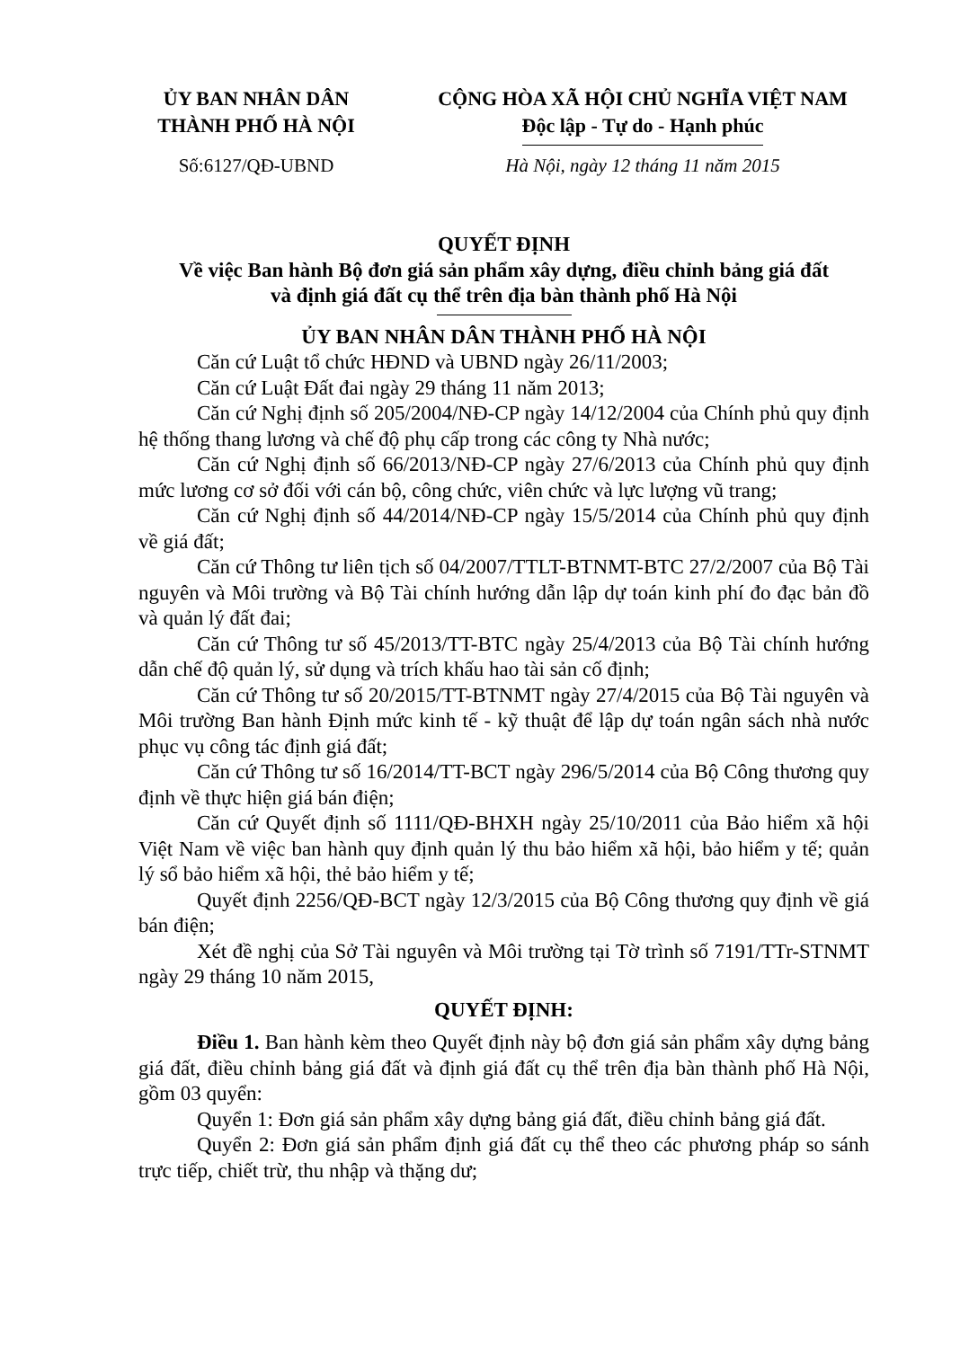ỦY BAN NHÂN DÂN
THÀNH PHỐ HÀ NỘI
CỘNG HÒA XÃ HỘI CHỦ NGHĨA VIỆT NAM
Độc lập - Tự do - Hạnh phúc
Số:6127/QĐ-UBND Hà Nội, ngày 12 tháng 11 năm 2015
QUYẾT ĐỊNH
Về việc Ban hành Bộ đơn giá sản phẩm xây dựng, điều chỉnh bảng giá đất
và định giá đất cụ thể trên địa bàn thành phố Hà Nội
ỦY BAN NHÂN DÂN THÀNH PHỐ HÀ NỘI
Căn cứ Luật tổ chức HĐND và UBND ngày 26/11/2003;
Căn cứ Luật Đất đai ngày 29 tháng 11 năm 2013;
Căn cứ Nghị định số 205/2004/NĐ-CP ngày 14/12/2004 của Chính phủ quy định hệ thống thang lương và chế độ phụ cấp trong các công ty Nhà nước;
Căn cứ Nghị định số 66/2013/NĐ-CP ngày 27/6/2013 của Chính phủ quy định mức lương cơ sở đối với cán bộ, công chức, viên chức và lực lượng vũ trang;
Căn cứ Nghị định số 44/2014/NĐ-CP ngày 15/5/2014 của Chính phủ quy định về giá đất;
Căn cứ Thông tư liên tịch số 04/2007/TTLT-BTNMT-BTC 27/2/2007 của Bộ Tài nguyên và Môi trường và Bộ Tài chính hướng dẫn lập dự toán kinh phí đo đạc bản đồ và quản lý đất đai;
Căn cứ Thông tư số 45/2013/TT-BTC ngày 25/4/2013 của Bộ Tài chính hướng dẫn chế độ quản lý, sử dụng và trích khấu hao tài sản cố định;
Căn cứ Thông tư số 20/2015/TT-BTNMT ngày 27/4/2015 của Bộ Tài nguyên và Môi trường Ban hành Định mức kinh tế - kỹ thuật để lập dự toán ngân sách nhà nước phục vụ công tác định giá đất;
Căn cứ Thông tư số 16/2014/TT-BCT ngày 296/5/2014 của Bộ Công thương quy định về thực hiện giá bán điện;
Căn cứ Quyết định số 1111/QĐ-BHXH ngày 25/10/2011 của Bảo hiểm xã hội Việt Nam về việc ban hành quy định quản lý thu bảo hiểm xã hội, bảo hiểm y tế; quản lý sổ bảo hiểm xã hội, thẻ bảo hiểm y tế;
Quyết định 2256/QĐ-BCT ngày 12/3/2015 của Bộ Công thương quy định về giá bán điện;
Xét đề nghị của Sở Tài nguyên và Môi trường tại Tờ trình số 7191/TTr-STNMT ngày 29 tháng 10 năm 2015,
QUYẾT ĐỊNH:
Điều 1. Ban hành kèm theo Quyết định này bộ đơn giá sản phẩm xây dựng bảng giá đất, điều chỉnh bảng giá đất và định giá đất cụ thể trên địa bàn thành phố Hà Nội, gồm 03 quyển:
Quyển 1: Đơn giá sản phẩm xây dựng bảng giá đất, điều chỉnh bảng giá đất.
Quyển 2: Đơn giá sản phẩm định giá đất cụ thể theo các phương pháp so sánh trực tiếp, chiết trừ, thu nhập và thặng dư;